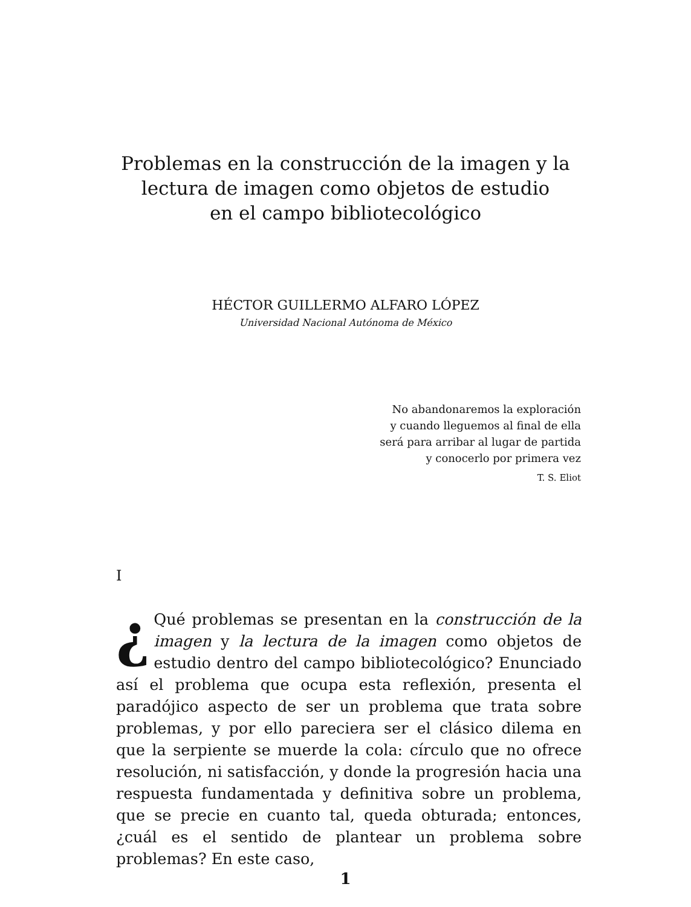Problemas en la construcción de la imagen y la
lectura de imagen como objetos de estudio
en el campo bibliotecológico
HÉCTOR GUILLERMO ALFARO LÓPEZ
Universidad Nacional Autónoma de México
No abandonaremos la exploración
y cuando lleguemos al final de ella
será para arribar al lugar de partida
y conocerlo por primera vez
T. S. Eliot
I
¿ Qué problemas se presentan en la construcción de la imagen y la lectura de la imagen como objetos de estudio dentro del campo bibliotecológico? Enunciado así el problema que ocupa esta reflexión, presenta el paradójico aspecto de ser un problema que trata sobre problemas, y por ello pareciera ser el clásico dilema en que la serpiente se muerde la cola: círculo que no ofrece resolución, ni satisfacción, y donde la progresión hacia una respuesta fundamentada y definitiva sobre un problema, que se precie en cuanto tal, queda obturada; entonces, ¿cuál es el sentido de plantear un problema sobre problemas? En este caso,
1